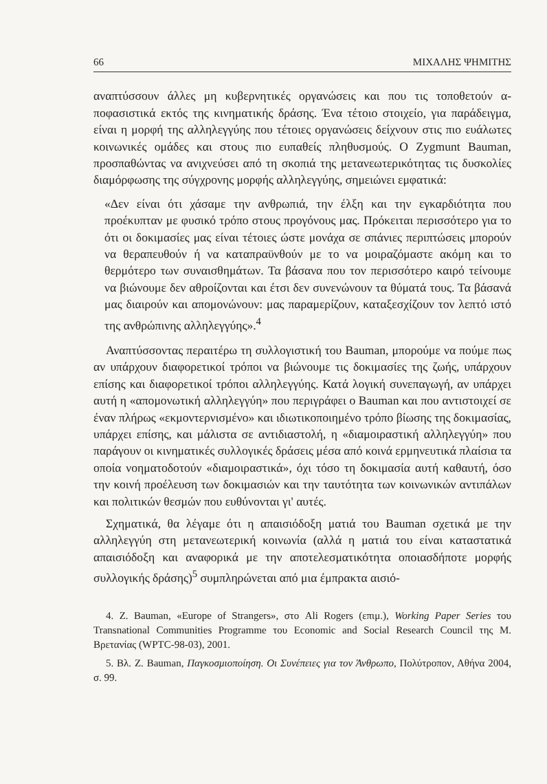66 ΜΙΧΑΛΗΣ ΨΗΜΙΤΗΣ
αναπτύσσουν άλλες μη κυβερνητικές οργανώσεις και που τις τοποθετούν α-ποφασιστικά εκτός της κινηματικής δράσης. Ένα τέτοιο στοιχείο, για παράδειγμα, είναι η μορφή της αλληλεγγύης που τέτοιες οργανώσεις δείχνουν στις πιο ευάλωτες κοινωνικές ομάδες και στους πιο ευπαθείς πληθυσμούς. Ο Zygmunt Bauman, προσπαθώντας να ανιχνεύσει από τη σκοπιά της μετανεωτερικότητας τις δυσκολίες διαμόρφωσης της σύγχρονης μορφής αλληλεγγύης, σημειώνει εμφατικά:
«Δεν είναι ότι χάσαμε την ανθρωπιά, την έλξη και την εγκαρδιότητα που προέκυπταν με φυσικό τρόπο στους προγόνους μας. Πρόκειται περισσότερο για το ότι οι δοκιμασίες μας είναι τέτοιες ώστε μονάχα σε σπάνιες περιπτώσεις μπορούν να θεραπευθούν ή να καταπραϋνθούν με το να μοιραζόμαστε ακόμη και το θερμότερο των συναισθημάτων. Τα βάσανα που τον περισσότερο καιρό τείνουμε να βιώνουμε δεν αθροίζονται και έτσι δεν συνενώνουν τα θύματά τους. Τα βάσανά μας διαιρούν και απομονώνουν: μας παραμερίζουν, καταξεσχίζουν τον λεπτό ιστό της ανθρώπινης αλληλεγγύης».<sup>4</sup>
Αναπτύσσοντας περαιτέρω τη συλλογιστική του Bauman, μπορούμε να πούμε πως αν υπάρχουν διαφορετικοί τρόποι να βιώνουμε τις δοκιμασίες της ζωής, υπάρχουν επίσης και διαφορετικοί τρόποι αλληλεγγύης. Κατά λογική συνεπαγωγή, αν υπάρχει αυτή η «απομονωτική αλληλεγγύη» που περιγράφει ο Bauman και που αντιστοιχεί σε έναν πλήρως «εκμοντερνισμένο» και ιδιωτικοποιημένο τρόπο βίωσης της δοκιμασίας, υπάρχει επίσης, και μάλιστα σε αντιδιαστολή, η «διαμοιραστική αλληλεγγύη» που παράγουν οι κινηματικές συλλογικές δράσεις μέσα από κοινά ερμηνευτικά πλαίσια τα οποία νοηματοδοτούν «διαμοιραστικά», όχι τόσο τη δοκιμασία αυτή καθαυτή, όσο την κοινή προέλευση των δοκιμασιών και την ταυτότητα των κοινωνικών αντιπάλων και πολιτικών θεσμών που ευθύνονται γι' αυτές.
Σχηματικά, θα λέγαμε ότι η απαισιόδοξη ματιά του Bauman σχετικά με την αλληλεγγύη στη μετανεωτερική κοινωνία (αλλά η ματιά του είναι καταστατικά απαισιόδοξη και αναφορικά με την αποτελεσματικότητα οποιασδήποτε μορφής συλλογικής δράσης)<sup>5</sup> συμπληρώνεται από μια έμπρακτα αισιό-
4. Z. Bauman, «Europe of Strangers», στο Ali Rogers (επιμ.), Working Paper Series του Transnational Communities Programme του Economic and Social Research Council της Μ. Βρετανίας (WPTC-98-03), 2001.
5. Βλ. Z. Bauman, Παγκοσμιοποίηση. Οι Συνέπειες για τον Άνθρωπο, Πολύτροπον, Αθήνα 2004, σ. 99.